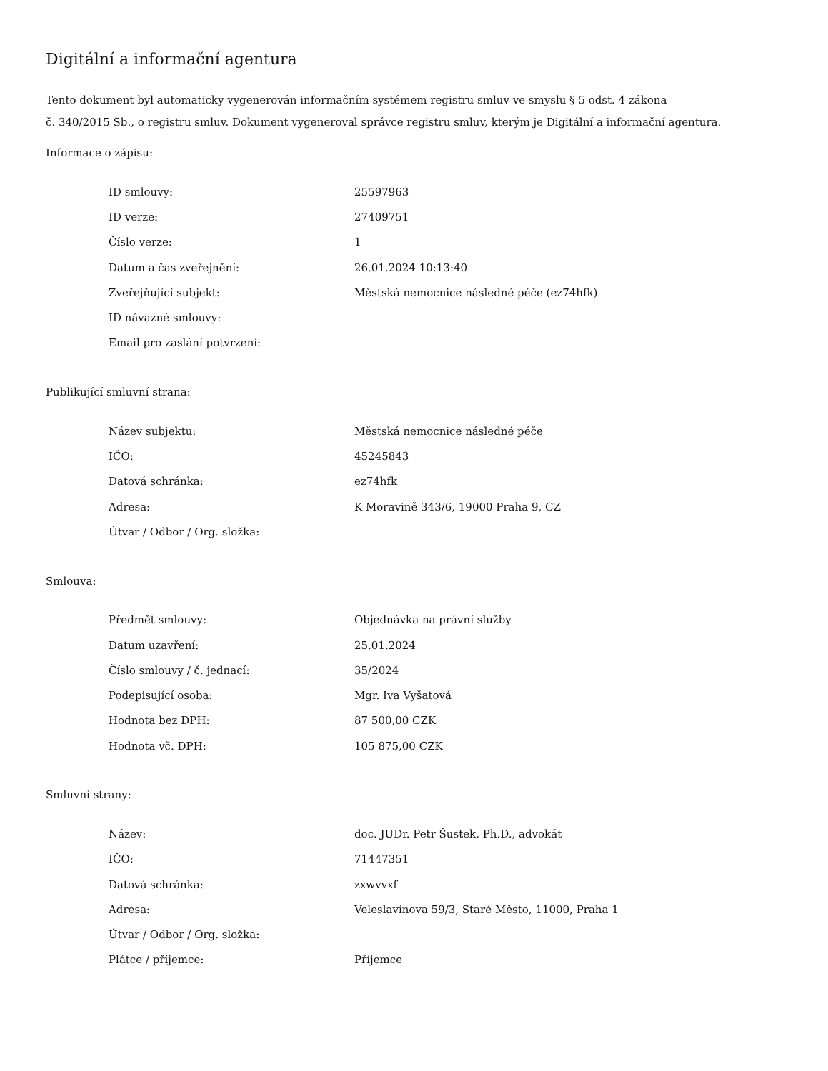Digitální a informační agentura
Tento dokument byl automaticky vygenerován informačním systémem registru smluv ve smyslu § 5 odst. 4 zákona
č. 340/2015 Sb., o registru smluv. Dokument vygeneroval správce registru smluv, kterým je Digitální a informační agentura.
Informace o zápisu:
| ID smlouvy: | 25597963 |
| ID verze: | 27409751 |
| Číslo verze: | 1 |
| Datum a čas zveřejnění: | 26.01.2024 10:13:40 |
| Zveřejňující subjekt: | Městská nemocnice následné péče (ez74hfk) |
| ID návazné smlouvy: | |
| Email pro zaslání potvrzení: | |
Publikující smluvní strana:
| Název subjektu: | Městská nemocnice následné péče |
| IČO: | 45245843 |
| Datová schránka: | ez74hfk |
| Adresa: | K Moravině 343/6, 19000 Praha 9, CZ |
| Útvar / Odbor / Org. složka: | |
Smlouva:
| Předmět smlouvy: | Objednávka na právní služby |
| Datum uzavření: | 25.01.2024 |
| Číslo smlouvy / č. jednací: | 35/2024 |
| Podepisující osoba: | Mgr. Iva Vyšatová |
| Hodnota bez DPH: | 87 500,00 CZK |
| Hodnota vč. DPH: | 105 875,00 CZK |
Smluvní strany:
| Název: | doc. JUDr. Petr Šustek, Ph.D., advokát |
| IČO: | 71447351 |
| Datová schránka: | zxwvvxf |
| Adresa: | Veleslavínova 59/3, Staré Město, 11000, Praha 1 |
| Útvar / Odbor / Org. složka: | |
| Plátce / příjemce: | Příjemce |